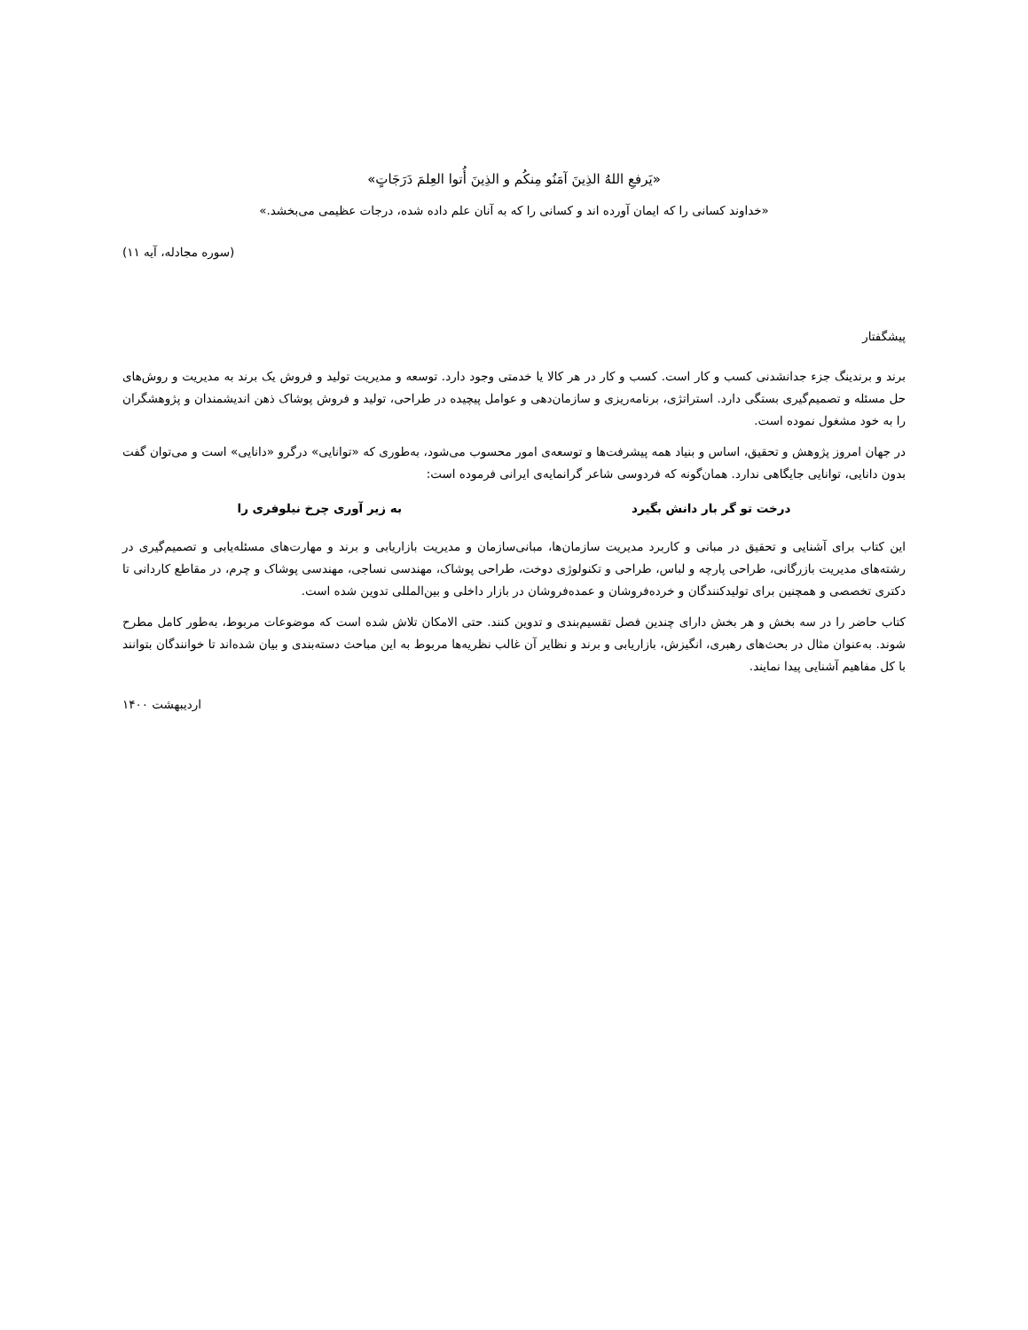«يَرفعِ اللهُ الذِينَ آمَنُو مِنكُم و الذِينَ أُتوا العِلمَ دَرَجَاتٍ»
«خداوند کسانی را که ایمان آورده اند و کسانی را که به آنان علم داده شده، درجات عظیمی می‌بخشد.»
(سوره مجادله، آیه ۱۱)
پیشگفتار
برند و برندینگ جزء جدانشدنی کسب و کار است. کسب و کار در هر کالا یا خدمتی وجود دارد. توسعه و مدیریت تولید و فروش یک برند به مدیریت و روش‌های حل مسئله و تصمیم‌گیری بستگی دارد. استراتژی، برنامه‌ریزی و سازمان‌دهی و عوامل پیچیده در طراحی، تولید و فروش پوشاک ذهن اندیشمندان و پژوهشگران را به خود مشغول نموده است.
در جهان امروز پژوهش و تحقیق، اساس و بنیاد همه پیشرفت‌ها و توسعه‌ی امور محسوب می‌شود، به‌طوری که «توانایی» درگرو «دانایی» است و می‌توان گفت بدون دانایی، توانایی جایگاهی ندارد. همان‌گونه که فردوسی شاعر گرانمایه‌ی ایرانی فرموده است:
درخت تو گر بار دانش بگیرد به زیر آوری چرخ نیلوفری را
این کتاب برای آشنایی و تحقیق در مبانی و کاربرد مدیریت سازمان‌ها، مبانی‌سازمان و مدیریت بازاریابی و برند و مهارت‌های مسئله‌یابی و تصمیم‌گیری در رشته‌های مدیریت بازرگانی، طراحی پارچه و لباس، طراحی و تکنولوژی دوخت، طراحی پوشاک، مهندسی نساجی، مهندسی پوشاک و چرم، در مقاطع کاردانی تا دکتری تخصصی و همچنین برای تولیدکنندگان و خرده‌فروشان و عمده‌فروشان در بازار داخلی و بین‌المللی تدوین شده است.
کتاب حاضر را در سه بخش و هر بخش دارای چندین فصل تقسیم‌بندی و تدوین کنند. حتی الامکان تلاش شده است که موضوعات مربوط، به‌طور کامل مطرح شوند. به‌عنوان مثال در بحث‌های رهبری، انگیزش، بازاریابی و برند و نظایر آن غالب نظریه‌ها مربوط به این مباحث دسته‌بندی و بیان شده‌اند تا خوانندگان بتوانند با کل مفاهیم آشنایی پیدا نمایند.
اردیبهشت ۱۴۰۰